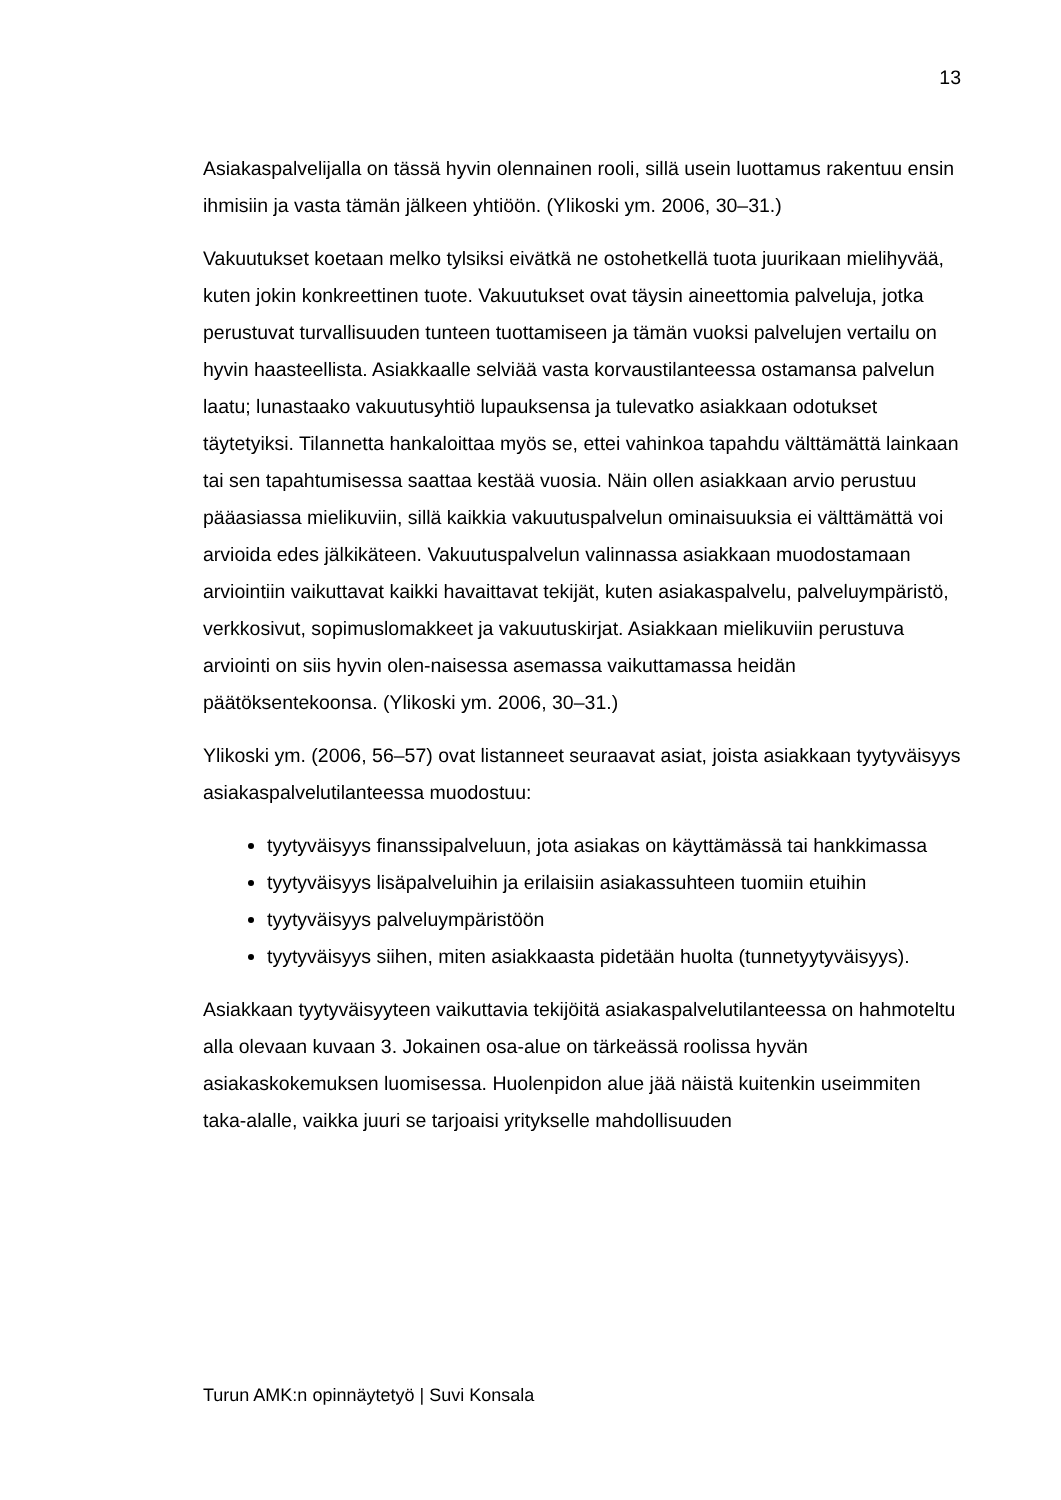13
Asiakaspalvelijalla on tässä hyvin olennainen rooli, sillä usein luottamus rakentuu ensin ihmisiin ja vasta tämän jälkeen yhtiöön. (Ylikoski ym. 2006, 30–31.)
Vakuutukset koetaan melko tylsiksi eivätkä ne ostohetkellä tuota juurikaan mielihyvää, kuten jokin konkreettinen tuote. Vakuutukset ovat täysin aineettomia palveluja, jotka perustuvat turvallisuuden tunteen tuottamiseen ja tämän vuoksi palvelujen vertailu on hyvin haasteellista. Asiakkaalle selviää vasta korvaustilanteessa ostamansa palvelun laatu; lunastaako vakuutusyhtiö lupauksensa ja tulevatko asiakkaan odotukset täytetyiksi. Tilannetta hankaloittaa myös se, ettei vahinkoa tapahdu välttämättä lainkaan tai sen tapahtumisessa saattaa kestää vuosia. Näin ollen asiakkaan arvio perustuu pääasiassa mielikuviin, sillä kaikkia vakuutuspalvelun ominaisuuksia ei välttämättä voi arvioida edes jälkikäteen. Vakuutuspalvelun valinnassa asiakkaan muodostamaan arviointiin vaikuttavat kaikki havaittavat tekijät, kuten asiakaspalvelu, palveluympäristö, verkkosivut, sopimuslomakkeet ja vakuutuskirjat. Asiakkaan mielikuviin perustuva arviointi on siis hyvin olen-naisessa asemassa vaikuttamassa heidän päätöksentekoonsa. (Ylikoski ym. 2006, 30–31.)
Ylikoski ym. (2006, 56–57) ovat listanneet seuraavat asiat, joista asiakkaan tyytyväisyys asiakaspalvelutilanteessa muodostuu:
tyytyväisyys finanssipalveluun, jota asiakas on käyttämässä tai hankkimassa
tyytyväisyys lisäpalveluihin ja erilaisiin asiakassuhteen tuomiin etuihin
tyytyväisyys palveluympäristöön
tyytyväisyys siihen, miten asiakkaasta pidetään huolta (tunnetyytyväisyys).
Asiakkaan tyytyväisyyteen vaikuttavia tekijöitä asiakaspalvelutilanteessa on hahmoteltu alla olevaan kuvaan 3. Jokainen osa-alue on tärkeässä roolissa hyvän asiakaskokemuksen luomisessa. Huolenpidon alue jää näistä kuitenkin useimmiten taka-alalle, vaikka juuri se tarjoaisi yritykselle mahdollisuuden
Turun AMK:n opinnäytetyö | Suvi Konsala